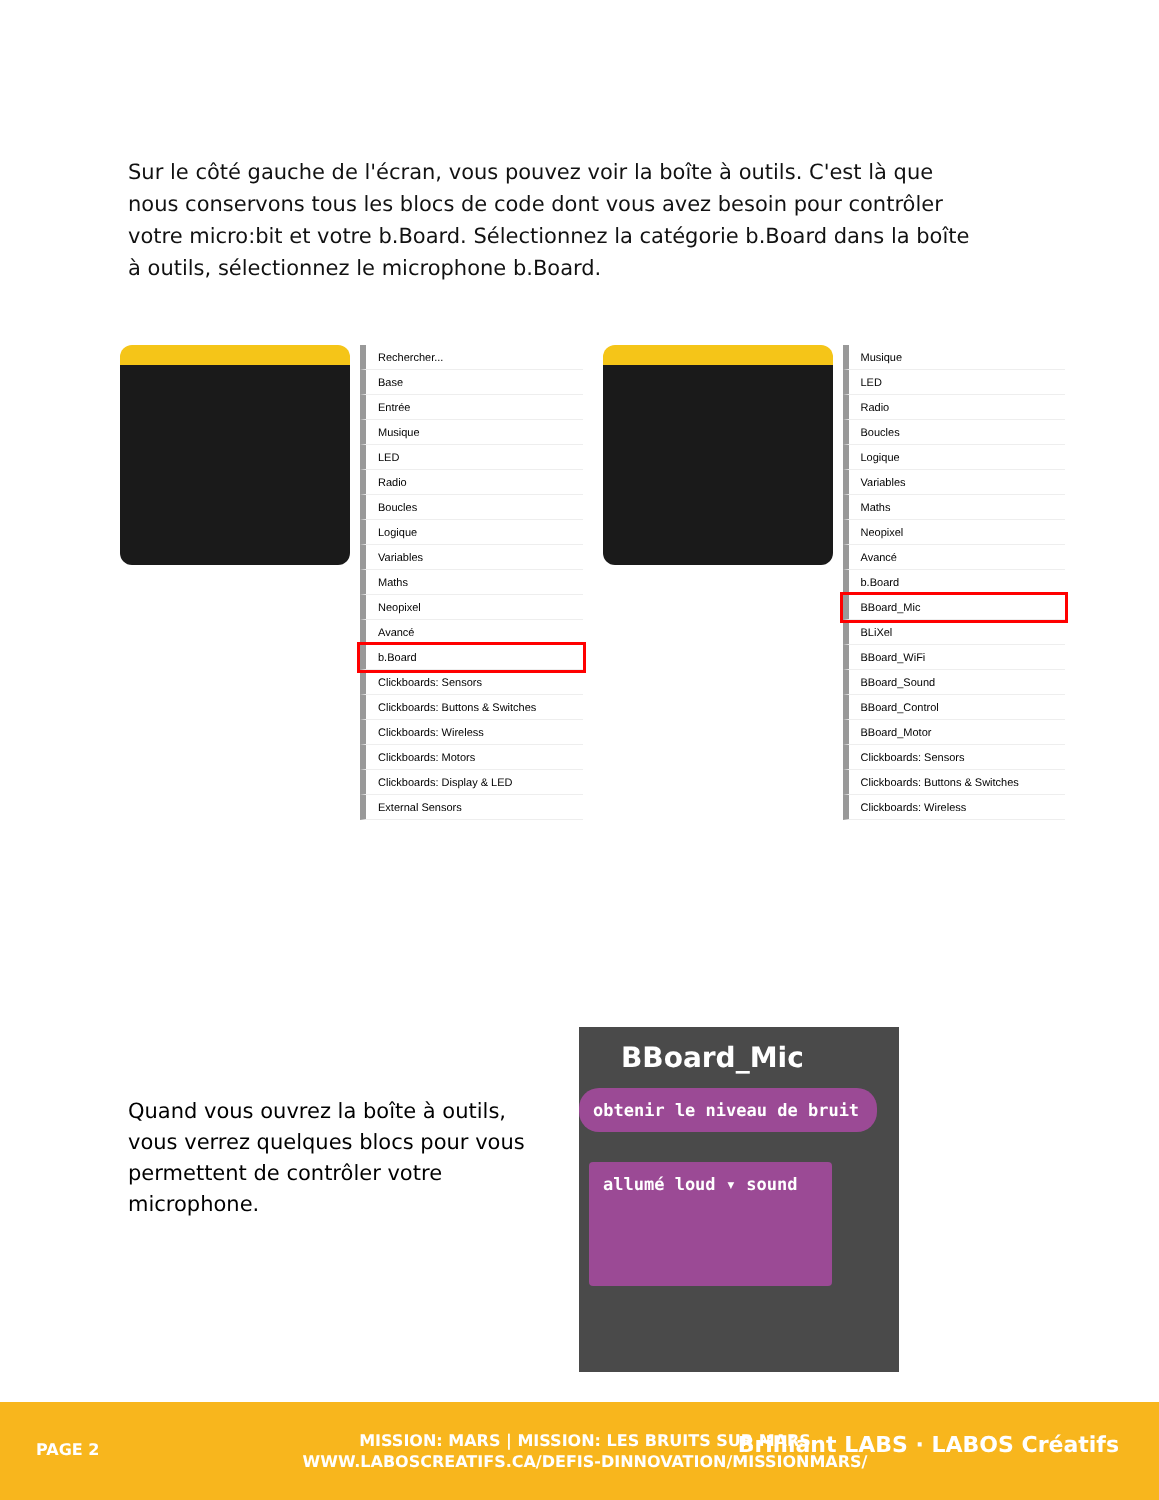Sur le côté gauche de l'écran, vous pouvez voir la boîte à outils. C'est là que nous conservons tous les blocs de code dont vous avez besoin pour contrôler votre micro:bit et votre b.Board. Sélectionnez la catégorie b.Board dans la boîte à outils, sélectionnez le microphone b.Board.
Rechercher...
Base
Entrée
Musique
LED
Radio
Boucles
Logique
Variables
Maths
Neopixel
Avancé
b.Board
Clickboards: Sensors
Clickboards: Buttons & Switches
Clickboards: Wireless
Clickboards: Motors
Clickboards: Display & LED
External Sensors
Musique
LED
Radio
Boucles
Logique
Variables
Maths
Neopixel
Avancé
b.Board
BBoard_Mic
BLiXel
BBoard_WiFi
BBoard_Sound
BBoard_Control
BBoard_Motor
Clickboards: Sensors
Clickboards: Buttons & Switches
Clickboards: Wireless
Quand vous ouvrez la boîte à outils, vous verrez quelques blocs pour vous permettent de contrôler votre microphone.
BBoard_Mic
obtenir le niveau de bruit
allumé loud ▾ sound
PAGE 2
MISSION: MARS | MISSION: LES BRUITS SUR MARS
WWW.LABOSCREATIFS.CA/DEFIS-DINNOVATION/MISSIONMARS/
Brilliant LABS · LABOS Créatifs